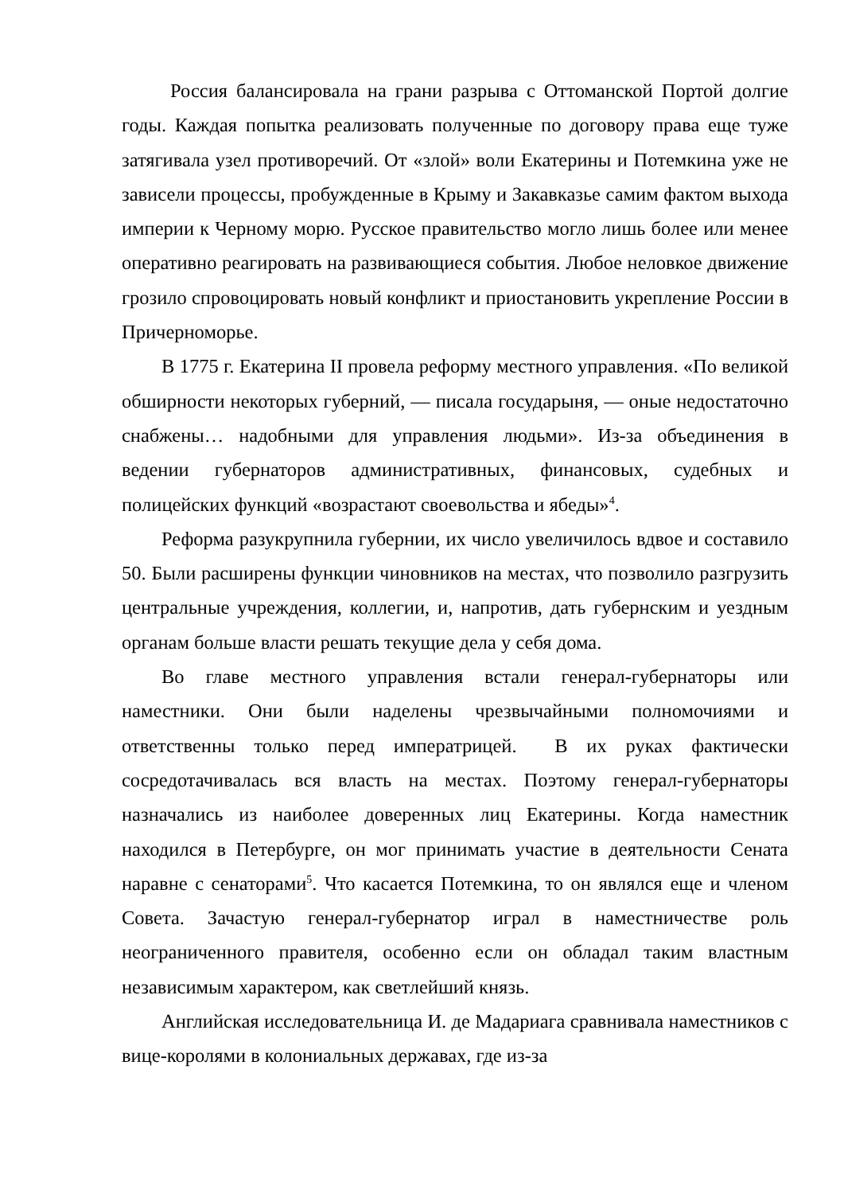Россия балансировала на грани разрыва с Оттоманской Портой долгие годы. Каждая попытка реализовать полученные по договору права еще туже затягивала узел противоречий. От «злой» воли Екатерины и Потемкина уже не зависели процессы, пробужденные в Крыму и Закавказье самим фактом выхода империи к Черному морю. Русское правительство могло лишь более или менее оперативно реагировать на развивающиеся события. Любое неловкое движение грозило спровоцировать новый конфликт и приостановить укрепление России в Причерноморье.
В 1775 г. Екатерина II провела реформу местного управления. «По великой обширности некоторых губерний, — писала государыня, — оные недостаточно снабжены… надобными для управления людьми». Из-за объединения в ведении губернаторов административных, финансовых, судебных и полицейских функций «возрастают своевольства и ябеды»<sup>4</sup>.
Реформа разукрупнила губернии, их число увеличилось вдвое и составило 50. Были расширены функции чиновников на местах, что позволило разгрузить центральные учреждения, коллегии, и, напротив, дать губернским и уездным органам больше власти решать текущие дела у себя дома.
Во главе местного управления встали генерал-губернаторы или наместники. Они были наделены чрезвычайными полномочиями и ответственны только перед императрицей. В их руках фактически сосредотачивалась вся власть на местах. Поэтому генерал-губернаторы назначались из наиболее доверенных лиц Екатерины. Когда наместник находился в Петербурге, он мог принимать участие в деятельности Сената наравне с сенаторами<sup>5</sup>. Что касается Потемкина, то он являлся еще и членом Совета. Зачастую генерал-губернатор играл в наместничестве роль неограниченного правителя, особенно если он обладал таким властным независимым характером, как светлейший князь.
Английская исследовательница И. де Мадариага сравнивала наместников с вице-королями в колониальных державах, где из-за